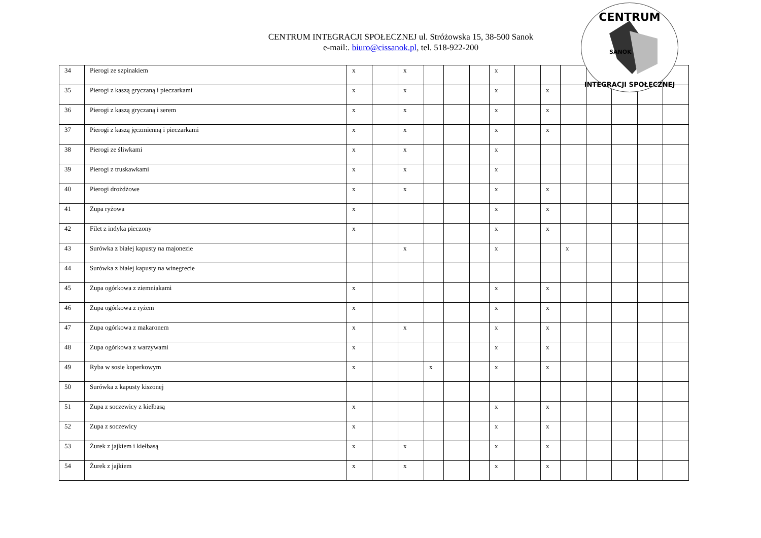CENTRUM
INTEGRACJI SPOŁECZNEJ
SANOK
CENTRUM INTEGRACJI SPOŁECZNEJ ul. Stróżowska 15, 38-500 Sanok
e-mail:. biuro@cissanok.pl, tel. 518-922-200
| 34 | Pierogi ze szpinakiem | x | | x | | | | x | | | | | | | |
| 35 | Pierogi z kaszą gryczaną i pieczarkami | x | | x | | | | x | | x | | | | | |
| 36 | Pierogi z kaszą gryczaną i serem | x | | x | | | | x | | x | | | | | |
| 37 | Pierogi z kaszą jęczmienną i pieczarkami | x | | x | | | | x | | x | | | | | |
| 38 | Pierogi ze śliwkami | x | | x | | | | x | | | | | | | |
| 39 | Pierogi z truskawkami | x | | x | | | | x | | | | | | | |
| 40 | Pierogi drożdżowe | x | | x | | | | x | | x | | | | | |
| 41 | Zupa ryżowa | x | | | | | | x | | x | | | | | |
| 42 | Filet z indyka pieczony | x | | | | | | x | | x | | | | | |
| 43 | Surówka z białej kapusty na majonezie | | | x | | | | x | | | x | | | | |
| 44 | Surówka z białej kapusty na winegrecie | | | | | | | | | | | | | | |
| 45 | Zupa ogórkowa z ziemniakami | x | | | | | | x | | x | | | | | |
| 46 | Zupa ogórkowa z ryżem | x | | | | | | x | | x | | | | | |
| 47 | Zupa ogórkowa z makaronem | x | | x | | | | x | | x | | | | | |
| 48 | Zupa ogórkowa z warzywami | x | | | | | | x | | x | | | | | |
| 49 | Ryba w sosie koperkowym | x | | | x | | | x | | x | | | | | |
| 50 | Surówka z kapusty kiszonej | | | | | | | | | | | | | | |
| 51 | Zupa z soczewicy z kiełbasą | x | | | | | | x | | x | | | | | |
| 52 | Zupa z soczewicy | x | | | | | | x | | x | | | | | |
| 53 | Żurek z jajkiem i kiełbasą | x | | x | | | | x | | x | | | | | |
| 54 | Żurek z jajkiem | x | | x | | | | x | | x | | | | | |